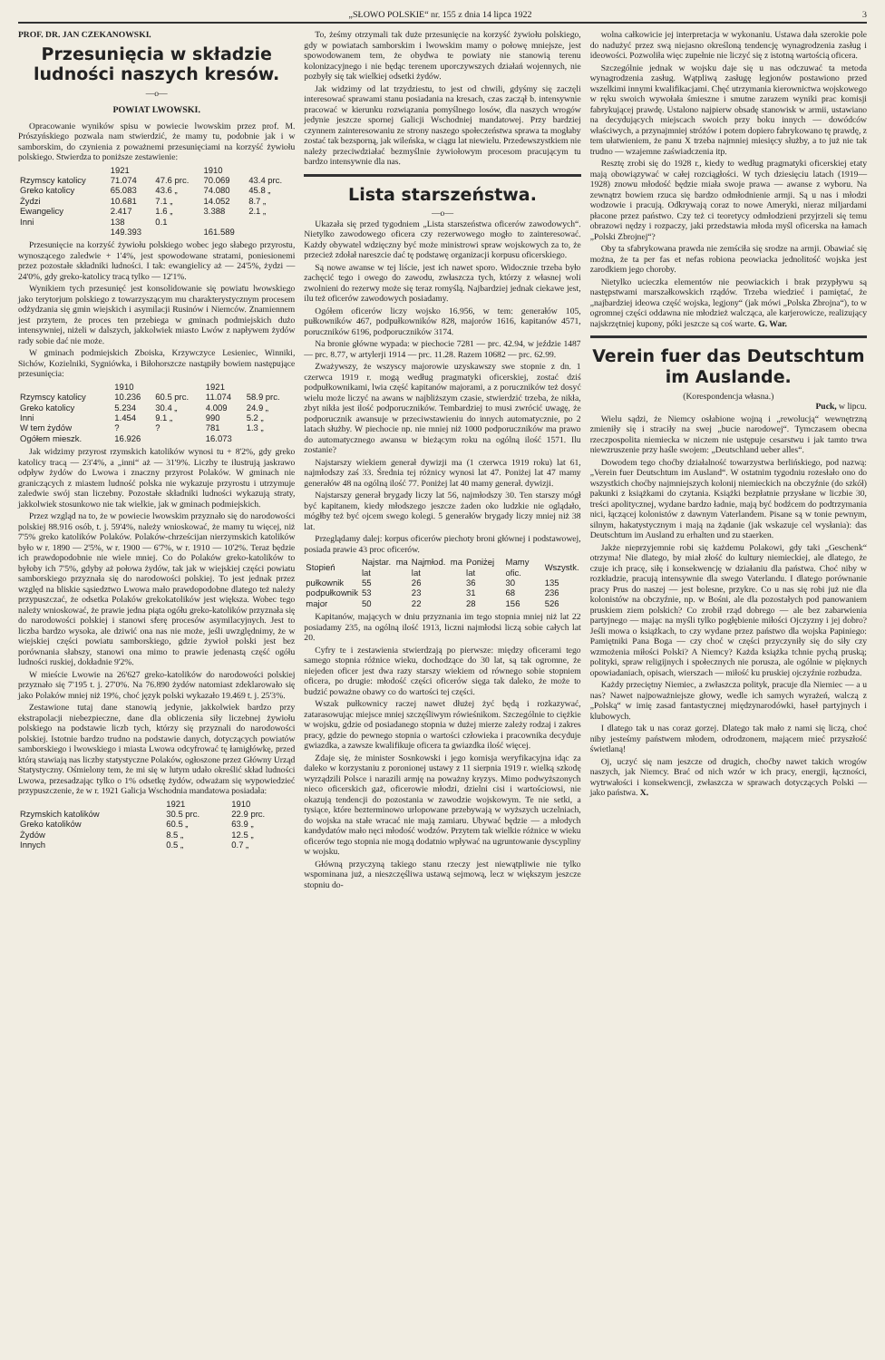„SŁOWO POLSKIE“ nr. 155 z dnia 14 lipca 1922 3
PROF. DR. JAN CZEKANOWSKI.
Przesunięcia w składzie ludności naszych kresów.
—o—
POWIAT LWOWSKI.
Opracowanie wyników spisu w powiecie lwowskim przez prof. M. Prószyńskiego pozwala nam stwierdzić, że mamy tu, podobnie jak i w samborskim, do czynienia z poważnemi przesunięciami na korzyść żywiołu polskiego. Stwierdza to poniższe zestawienie:
| | 1921 | | 1910 | |
| --- | --- | --- | --- | --- |
| Rzymscy katolicy | 71.074 | 47.6 prc. | 70.069 | 43.4 prc. |
| Greko katolicy | 65.083 | 43.6 „ | 74.080 | 45.8 „ |
| Żydzi | 10.681 | 7.1 „ | 14.052 | 8.7 „ |
| Ewangelicy | 2.417 | 1.6 „ | 3.388 | 2.1 „ |
| Inni | 138 | 0.1 | | |
| | 149.393 | | 161.589 | |
Przesunięcie na korzyść żywiołu polskiego wobec jego słabego przyrostu, wynoszącego zaledwie + 1'4%, jest spowodowane stratami, poniesionemi przez pozostałe składniki ludności. I tak: ewangielicy aż — 24'5%, żydzi — 24'0%, gdy greko-katolicy tracą tylko — 12'1%.
Wynikiem tych przesunięć jest konsolidowanie się powiatu lwowskiego jako terytorjum polskiego z towarzyszącym mu charakterystycznym procesem odżydzania się gmin wiejskich i asymilacji Rusinów i Niemców. Znamiennem jest przytem, że proces ten przebiega w gminach podmiejskich dużo intensywniej, niżeli w dalszych, jakkolwiek miasto Lwów z napływem żydów rady sobie dać nie może.
W gminach podmiejskich Zboiska, Krzywczyce Lesieniec, Winniki, Sichów, Kozielniki, Sygniówka, i Biłohorszcze nastąpiły bowiem następujące przesunięcia:
| | 1910 | | 1921 | |
| --- | --- | --- | --- | --- |
| Rzymscy katolicy | 10.236 | 60.5 prc. | 11.074 | 58.9 prc. |
| Greko katolicy | 5.234 | 30.4 „ | 4.009 | 24.9 „ |
| Inni | 1.454 | 9.1 „ | 990 | 5.2 „ |
| W tem żydów | ? | ? | 781 | 1.3 „ |
| Ogółem mieszk. | 16.926 | | 16.073 | |
Jak widzimy przyrost rzymskich katolików wynosi tu + 8'2%, gdy greko katolicy tracą — 23'4%, a „inni“ aż — 31'9%. Liczby te ilustrują jaskrawo odpływ żydów do Lwowa i znaczny przyrost Polaków. W gminach nie graniczących z miastem ludność polska nie wykazuje przyrostu i utrzymuje zaledwie swój stan liczebny. Pozostałe składniki ludności wykazują straty, jakkolwiek stosunkowo nie tak wielkie, jak w gminach podmiejskich.
Przez wzgląd na to, że w powiecie lwowskim przyznało się do narodowości polskiej 88.916 osób, t. j. 59'4%, należy wnioskować, że mamy tu więcej, niż 7'5% greko katolików Polaków. Polaków-chrześcijan nierzymskich katolików było w r. 1890 — 2'5%, w r. 1900 — 6'7%, w r. 1910 — 10'2%. Teraz będzie ich prawdopodobnie nie wiele mniej. Co do Polaków greko-katolików to byłoby ich 7'5%, gdyby aż połowa żydów, tak jak w wiejskiej części powiatu samborskiego przyznała się do narodowości polskiej. To jest jednak przez względ na bliskie sąsiedztwo Lwowa mało prawdopodobne dlatego też należy przypuszczać, że odsetka Polaków grekokatolików jest większa. Wobec tego należy wnioskować, że prawie jedna piąta ogółu greko-katolików przyznała się do narodowości polskiej i stanowi sferę procesów asymilacyjnych. Jest to liczba bardzo wysoka, ale dziwić ona nas nie może, jeśli uwzględnimy, że w wiejskiej części powiatu samborskiego, gdzie żywioł polski jest bez porównania słabszy, stanowi ona mimo to prawie jedenastą część ogółu ludności ruskiej, dokładnie 9'2%.
W mieście Lwowie na 26'627 greko-katolików do narodowości polskiej przyznało się 7'195 t. j. 27'0%. Na 76.890 żydów natomiast zdeklarowało się jako Polaków mniej niż 19%, choć język polski wykazało 19.469 t. j. 25'3%.
Zestawione tutaj dane stanowią jedynie, jakkolwiek bardzo przy ekstrapolacji niebezpieczne, dane dla obliczenia siły liczebnej żywiołu polskiego na podstawie liczb tych, którzy się przyznali do narodowości polskiej. Istotnie bardzo trudno na podstawie danych, dotyczących powiatów samborskiego i lwowskiego i miasta Lwowa odcyfrować tę łamigłówkę, przed którą stawiają nas liczby statystyczne Polaków, ogłoszone przez Główny Urząd Statystyczny. Ośmielony tem, że mi się w lutym udało określić skład ludności Lwowa, przesadzając tylko o 1% odsetkę żydów, odważam się wypowiedzieć przypuszczenie, że w r. 1921 Galicja Wschodnia mandatowa posiadała:
| | 1921 | 1910 |
| --- | --- | --- |
| Rzymskich katolików | 30.5 prc. | 22.9 prc. |
| Greko katolików | 60.5 „ | 63.9 „ |
| Żydów | 8.5 „ | 12.5 „ |
| Innych | 0.5 „ | 0.7 „ |
To, żeśmy otrzymali tak duże przesunięcie na korzyść żywiołu polskiego, gdy w powiatach samborskim i lwowskim mamy o połowę mniejsze, jest spowodowanem tem, że obydwa te powiaty nie stanowią terenu kolonizacyjnego i nie będąc terenem uporczywszych działań wojennych, nie pozbyły się tak wielkiej odsetki żydów.
Jak widzimy od lat trzydziestu, to jest od chwili, gdyśmy się zaczęli interesować sprawami stanu posiadania na kresach, czas zaczął b. intensywnie pracować w kierunku rozwiązania pomyślnego losów, dla naszych wrogów jedynie jeszcze spornej Galicji Wschodniej mandatowej. Przy bardziej czynnem zainteresowaniu ze strony naszego społeczeństwa sprawa ta mogłaby zostać tak bezsporną, jak wileńska, w ciągu lat niewielu. Przedewszystkiem nie należy przeciwdziałać bezmyślnie żywiołowym procesom pracującym tu bardzo intensywnie dla nas.
Lista starszeństwa.
—o—
Ukazała się przed tygodniem „Lista starszeństwa oficerów zawodowych“. Nietylko zawodowego oficera czy rezerwowego mogło to zainteresować. Każdy obywatel wdzięczny być może ministrowi spraw wojskowych za to, że przecież zdołał nareszcie dać tę podstawę organizacji korpusu oficerskiego.
Są nowe awanse w tej liście, jest ich nawet sporo. Widocznie trzeba było zachęcić tego i owego do zawodu, zwłaszcza tych, którzy z własnej woli zwolnieni do rezerwy może się teraz romyślą. Najbardziej jednak ciekawe jest, ilu też oficerów zawodowych posiadamy.
Ogółem oficerów liczy wojsko 16.956, w tem: generałów 105, pułkowników 467, podpułkowników 828, majorów 1616, kapitanów 4571, poruczników 6196, podporuczników 3174.
Na bronie główne wypada: w piechocie 7281 — prc. 42.94, w jeździe 1487 — prc. 8.77, w artylerji 1914 — prc. 11.28. Razem 10682 — prc. 62.99.
Zważywszy, że wszyscy majorowie uzyskawszy swe stopnie z dn. 1 czerwca 1919 r. mogą według pragmatyki oficerskiej, zostać dziś podpułkownikami, lwia część kapitanów majorami, a z poruczników też dosyć wielu może liczyć na awans w najbliższym czasie, stwierdzić trzeba, że nikła, zbyt nikła jest ilość podporuczników. Tembardziej to musi zwrócić uwagę, że podporucznik awansuje w przeciwstawieniu do innych automatycznie, po 2 latach służby. W piechocie np. nie mniej niż 1000 podporuczników ma prawo do automatycznego awansu w bieżącym roku na ogólną ilość 1571. Ilu zostanie?
Najstarszy wiekiem generał dywizji ma (1 czerwca 1919 roku) lat 61, najmłodszy zaś 33. Średnia tej różnicy wynosi lat 47. Poniżej lat 47 mamy generałów 48 na ogólną ilość 77. Poniżej lat 40 mamy generał. dywizji.
Najstarszy generał brygady liczy lat 56, najmłodszy 30. Ten starszy mógł być kapitanem, kiedy młodszego jeszcze żaden oko ludzkie nie oglądało, mógłby też być ojcem swego kolegi. 5 generałów brygady liczy mniej niż 38 lat.
Przeglądamy dalej: korpus oficerów piechoty broni głównej i podstawowej, posiada prawie 43 proc oficerów.
| Stopień | Najstar. ma lat | Najmłod. ma lat | Poniżej lat | Mamy ofic. | Wszystk. |
| --- | --- | --- | --- | --- | --- |
| pułkownik | 55 | 26 | 36 | 30 | 135 |
| podpułkownik | 53 | 23 | 31 | 68 | 236 |
| major | 50 | 22 | 28 | 156 | 526 |
Kapitanów, mających w dniu przyznania im tego stopnia mniej niż lat 22 posiadamy 235, na ogólną ilość 1913, liczni najmłodsi liczą sobie całych lat 20.
Cyfry te i zestawienia stwierdzają po pierwsze: między oficerami tego samego stopnia różnice wieku, dochodzące do 30 lat, są tak ogromne, że niejeden oficer jest dwa razy starszy wiekiem od równego sobie stopniem oficera, po drugie: młodość części oficerów sięga tak daleko, że może to budzić poważne obawy co do wartości tej części.
Wszak pułkownicy raczej nawet dłużej żyć będą i rozkazywać, zatarasowując miejsce mniej szczęśliwym rówieśnikom. Szczególnie to ciężkie w wojsku, gdzie od posiadanego stopnia w dużej mierze zależy rodzaj i zakres pracy, gdzie do pewnego stopnia o wartości człowieka i pracownika decyduje gwiazdka, a zawsze kwalifikuje oficera ta gwiazdka ilość więcej.
Zdaje się, że minister Sosnkowski i jego komisja weryfikacyjna idąc za daleko w korzystaniu z poronionej ustawy z 11 sierpnia 1919 r. wielką szkodę wyrządzili Polsce i narazili armję na poważny kryzys. Mimo podwyższonych nieco oficerskich gaż, oficerowie młodzi, dzielni cisi i wartościowsi, nie okazują tendencji do pozostania w zawodzie wojskowym. Te nie setki, a tysiące, które bezterminowo urlopowane przebywają w wyższych uczelniach, do wojska na stałe wracać nie mają zamiaru. Ubywać będzie — a młodych kandydatów mało nęci młodość wodzów. Przytem tak wielkie różnice w wieku oficerów tego stopnia nie mogą dodatnio wpływać na ugruntowanie dyscypliny w wojsku.
Główną przyczyną takiego stanu rzeczy jest niewątpliwie nie tylko wspominana już, a nieszczęśliwa ustawą sejmową, lecz w większym jeszcze stopniu do-
wolna całkowicie jej interpretacja w wykonaniu. Ustawa dała szerokie pole do nadużyć przez swą niejasno określoną tendencję wynagrodzenia zasług i ideowości. Pozwoliła więc zupełnie nie liczyć się z istotną wartością oficera.
Szczególnie jednak w wojsku daje się u nas odczuwać ta metoda wynagrodzenia zasług. Wątpliwą zasługę legjonów postawiono przed wszelkimi innymi kwalifikacjami. Chęć utrzymania kierownictwa wojskowego w ręku swoich wywołała śmieszne i smutne zarazem wyniki prac komisji fabrykującej prawdę. Ustalono najpierw obsadę stanowisk w armii, ustawiano na decydujących miejscach swoich przy boku innych — dowódców właściwych, a przynajmniej stróżów i potem dopiero fabrykowano tę prawdę, z tem ułatwieniem, że panu X trzeba najmniej miesięcy służby, a to już nie tak trudno — wzajemne zaświadczenia itp.
Resztę zrobi się do 1928 r., kiedy to według pragmatyki oficerskiej etaty mają obowiązywać w całej rozciągłości. W tych dziesięciu latach (1919—1928) znowu młodość będzie miała swoje prawa — awanse z wyboru. Na zewnątrz bowiem rzuca się bardzo odmłodnienie armji. Są u nas i młodzi wodzowie i pracują. Odkrywają coraz to nowe Ameryki, nieraz miljardami płacone przez państwo. Czy też ci teoretycy odmłodzieni przyjrzeli się temu obrazowi nędzy i rozpaczy, jaki przedstawia młoda myśl oficerska na łamach „Polski Zbrojnej“?
Oby ta sfabrykowana prawda nie zemściła się srodze na armji. Obawiać się można, że ta per fas et nefas robiona peowiacka jednolitość wojska jest zarodkiem jego choroby.
Nietylko ucieczka elementów nie peowiackich i brak przypływu są następstwami marszałkowskich rządów. Trzeba wiedzieć i pamiętać, że „najbardziej ideowa część wojska, legjony“ (jak mówi „Polska Zbrojna“), to w ogromnej części oddawna nie młodzież walcząca, ale karjerowicze, realizujący najskrzętniej kupony, póki jeszcze są coś warte. G. War.
Verein fuer das Deutschtum im Auslande.
(Korespondencja własna.)
Puck, w lipcu.
Wielu sądzi, że Niemcy osłabione wojną i „rewolucją“ wewnętrzną zmieniły się i straciły na swej „bucie narodowej“. Tymczasem obecna rzeczpospolita niemiecka w niczem nie ustępuje cesarstwu i jak tamto trwa niewzruszenie przy haśle swojem: „Deutschland ueber alles“.
Dowodem tego choćby działalność towarzystwa berlińskiego, pod nazwą: „Verein fuer Deutschtum im Ausland“. W ostatnim tygodniu rozesłało ono do wszystkich choćby najmniejszych kolonij niemieckich na obczyźnie (do szkół) pakunki z książkami do czytania. Książki bezpłatnie przysłane w liczbie 30, treści apolitycznej, wydane bardzo ładnie, mają być bodźcem do podtrzymania nici, łączącej kolonistów z dawnym Vaterlandem. Pisane są w tonie pewnym, silnym, hakatystycznym i mają na żądanie (jak wskazuje cel wysłania): das Deutschtum im Ausland zu erhalten und zu staerken.
Jakże nieprzyjemnie robi się każdemu Polakowi, gdy taki „Geschenk“ otrzyma! Nie dlatego, by miał złość do kultury niemieckiej, ale dlatego, że czuje ich pracę, siłę i konsekwencję w działaniu dla państwa. Choć niby w rozkładzie, pracują intensywnie dla swego Vaterlandu. I dlatego porównanie pracy Prus do naszej — jest bolesne, przykre. Co u nas się robi już nie dla kolonistów na obczyźnie, np. w Bośni, ale dla pozostałych pod panowaniem pruskiem ziem polskich? Co zrobił rząd dobrego — ale bez zabarwienia partyjnego — mając na myśli tylko pogłębienie miłości Ojczyzny i jej dobro? Jeśli mowa o książkach, to czy wydane przez państwo dla wojska Papiniego: Pamiętniki Pana Boga — czy choć w części przyczyniły się do siły czy wzmożenia miłości Polski? A Niemcy? Każda książka tchnie pychą pruską; polityki, spraw religijnych i społecznych nie porusza, ale ogólnie w pięknych opowiadaniach, opisach, wierszach — miłość ku pruskiej ojczyźnie rozbudza.
Każdy przeciętny Niemiec, a zwłaszcza polityk, pracuje dla Niemiec — a u nas? Nawet najpoważniejsze głowy, wedle ich samych wyrażeń, walczą z „Polską“ w imię zasad fantastycznej międzynarodówki, haseł partyjnych i klubowych.
I dlatego tak u nas coraz gorzej. Dlatego tak mało z nami się liczą, choć niby jesteśmy państwem młodem, odrodzonem, mającem mieć przyszłość świetlaną!
Oj, uczyć się nam jeszcze od drugich, choćby nawet takich wrogów naszych, jak Niemcy. Brać od nich wzór w ich pracy, energji, łączności, wytrwałości i konsekwencji, zwłaszcza w sprawach dotyczących Polski — jako państwa. X.